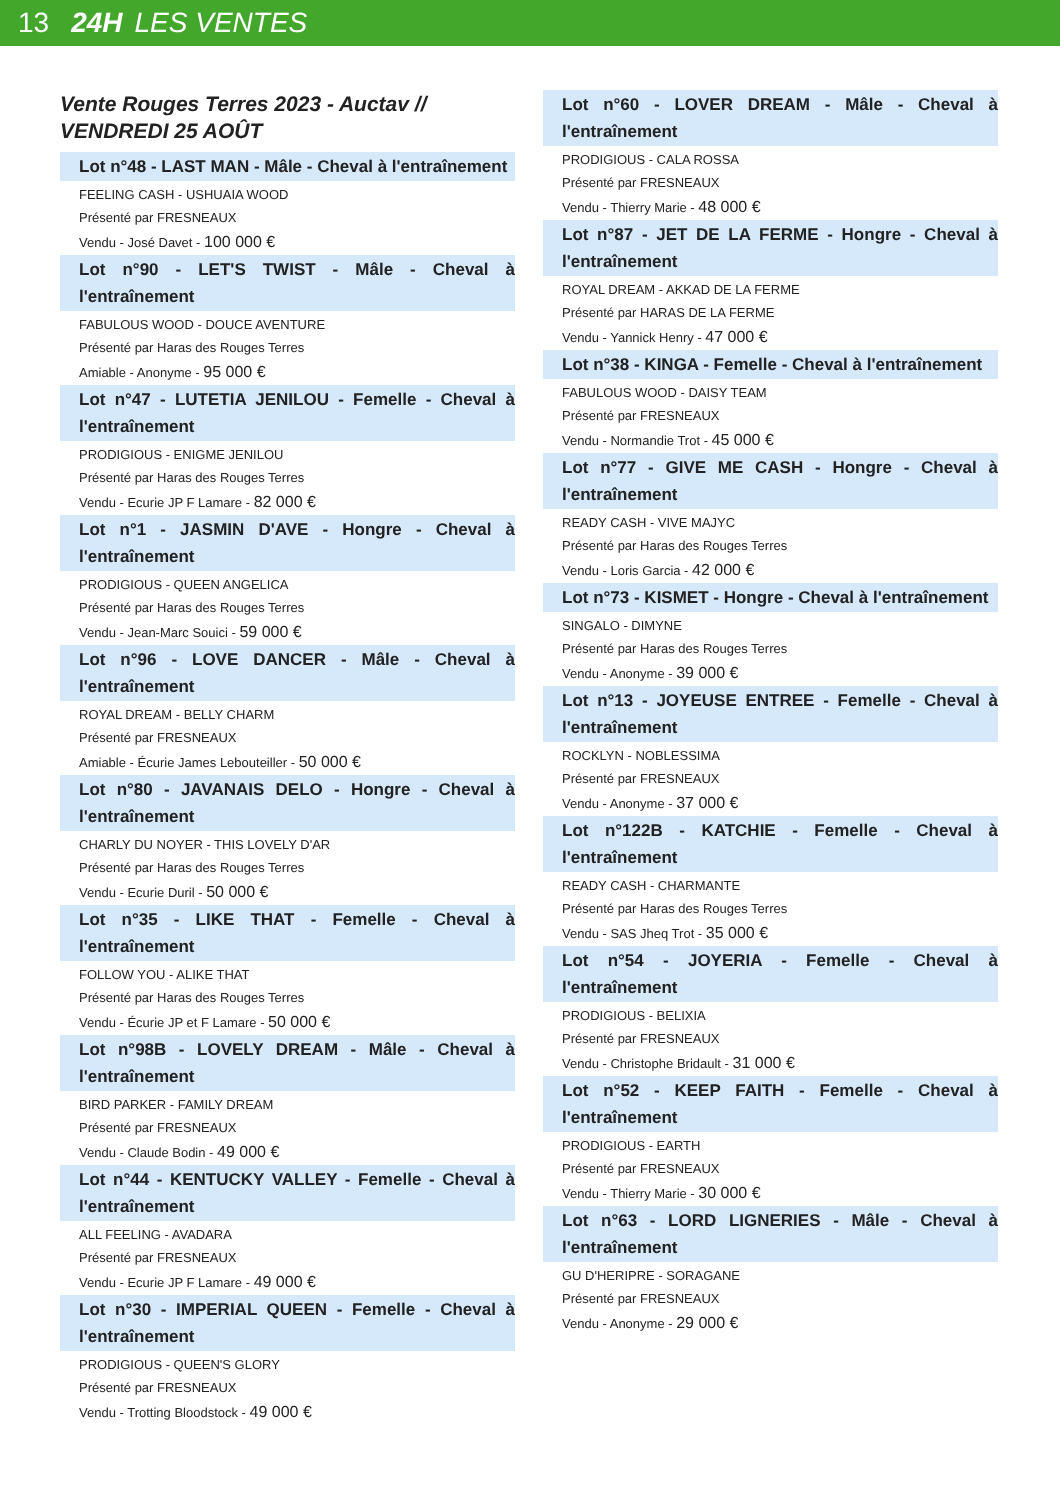13 24H LES VENTES
Vente Rouges Terres 2023 - Auctav // VENDREDI 25 AOÛT
Lot n°48 - LAST MAN - Mâle - Cheval à l'entraînement
FEELING CASH - USHUAIA WOOD
Présenté par FRESNEAUX
Vendu - José Davet - 100 000 €
Lot n°90 - LET'S TWIST - Mâle - Cheval à l'entraînement
FABULOUS WOOD - DOUCE AVENTURE
Présenté par Haras des Rouges Terres
Amiable - Anonyme - 95 000 €
Lot n°47 - LUTETIA JENILOU - Femelle - Cheval à l'entraînement
PRODIGIOUS - ENIGME JENILOU
Présenté par Haras des Rouges Terres
Vendu - Ecurie JP F Lamare - 82 000 €
Lot n°1 - JASMIN D'AVE - Hongre - Cheval à l'entraînement
PRODIGIOUS - QUEEN ANGELICA
Présenté par Haras des Rouges Terres
Vendu - Jean-Marc Souici - 59 000 €
Lot n°96 - LOVE DANCER - Mâle - Cheval à l'entraînement
ROYAL DREAM - BELLY CHARM
Présenté par FRESNEAUX
Amiable - Écurie James Lebouteiller - 50 000 €
Lot n°80 - JAVANAIS DELO - Hongre - Cheval à l'entraînement
CHARLY DU NOYER - THIS LOVELY D'AR
Présenté par Haras des Rouges Terres
Vendu - Ecurie Duril - 50 000 €
Lot n°35 - LIKE THAT - Femelle - Cheval à l'entraînement
FOLLOW YOU - ALIKE THAT
Présenté par Haras des Rouges Terres
Vendu - Écurie JP et F Lamare - 50 000 €
Lot n°98B - LOVELY DREAM - Mâle - Cheval à l'entraînement
BIRD PARKER - FAMILY DREAM
Présenté par FRESNEAUX
Vendu - Claude Bodin - 49 000 €
Lot n°44 - KENTUCKY VALLEY - Femelle - Cheval à l'entraînement
ALL FEELING - AVADARA
Présenté par FRESNEAUX
Vendu - Ecurie JP F Lamare - 49 000 €
Lot n°30 - IMPERIAL QUEEN - Femelle - Cheval à l'entraînement
PRODIGIOUS - QUEEN'S GLORY
Présenté par FRESNEAUX
Vendu - Trotting Bloodstock - 49 000 €
Lot n°60 - LOVER DREAM - Mâle - Cheval à l'entraînement
PRODIGIOUS - CALA ROSSA
Présenté par FRESNEAUX
Vendu - Thierry Marie - 48 000 €
Lot n°87 - JET DE LA FERME - Hongre - Cheval à l'entraînement
ROYAL DREAM - AKKAD DE LA FERME
Présenté par HARAS DE LA FERME
Vendu - Yannick Henry - 47 000 €
Lot n°38 - KINGA - Femelle - Cheval à l'entraînement
FABULOUS WOOD - DAISY TEAM
Présenté par FRESNEAUX
Vendu - Normandie Trot - 45 000 €
Lot n°77 - GIVE ME CASH - Hongre - Cheval à l'entraînement
READY CASH - VIVE MAJYC
Présenté par Haras des Rouges Terres
Vendu - Loris Garcia - 42 000 €
Lot n°73 - KISMET - Hongre - Cheval à l'entraînement
SINGALO - DIMYNE
Présenté par Haras des Rouges Terres
Vendu - Anonyme - 39 000 €
Lot n°13 - JOYEUSE ENTREE - Femelle - Cheval à l'entraînement
ROCKLYN - NOBLESSIMA
Présenté par FRESNEAUX
Vendu - Anonyme - 37 000 €
Lot n°122B - KATCHIE - Femelle - Cheval à l'entraînement
READY CASH - CHARMANTE
Présenté par Haras des Rouges Terres
Vendu - SAS Jheq Trot - 35 000 €
Lot n°54 - JOYERIA - Femelle - Cheval à l'entraînement
PRODIGIOUS - BELIXIA
Présenté par FRESNEAUX
Vendu - Christophe Bridault - 31 000 €
Lot n°52 - KEEP FAITH - Femelle - Cheval à l'entraînement
PRODIGIOUS - EARTH
Présenté par FRESNEAUX
Vendu - Thierry Marie - 30 000 €
Lot n°63 - LORD LIGNERIES - Mâle - Cheval à l'entraînement
GU D'HERIPRE - SORAGANE
Présenté par FRESNEAUX
Vendu - Anonyme - 29 000 €